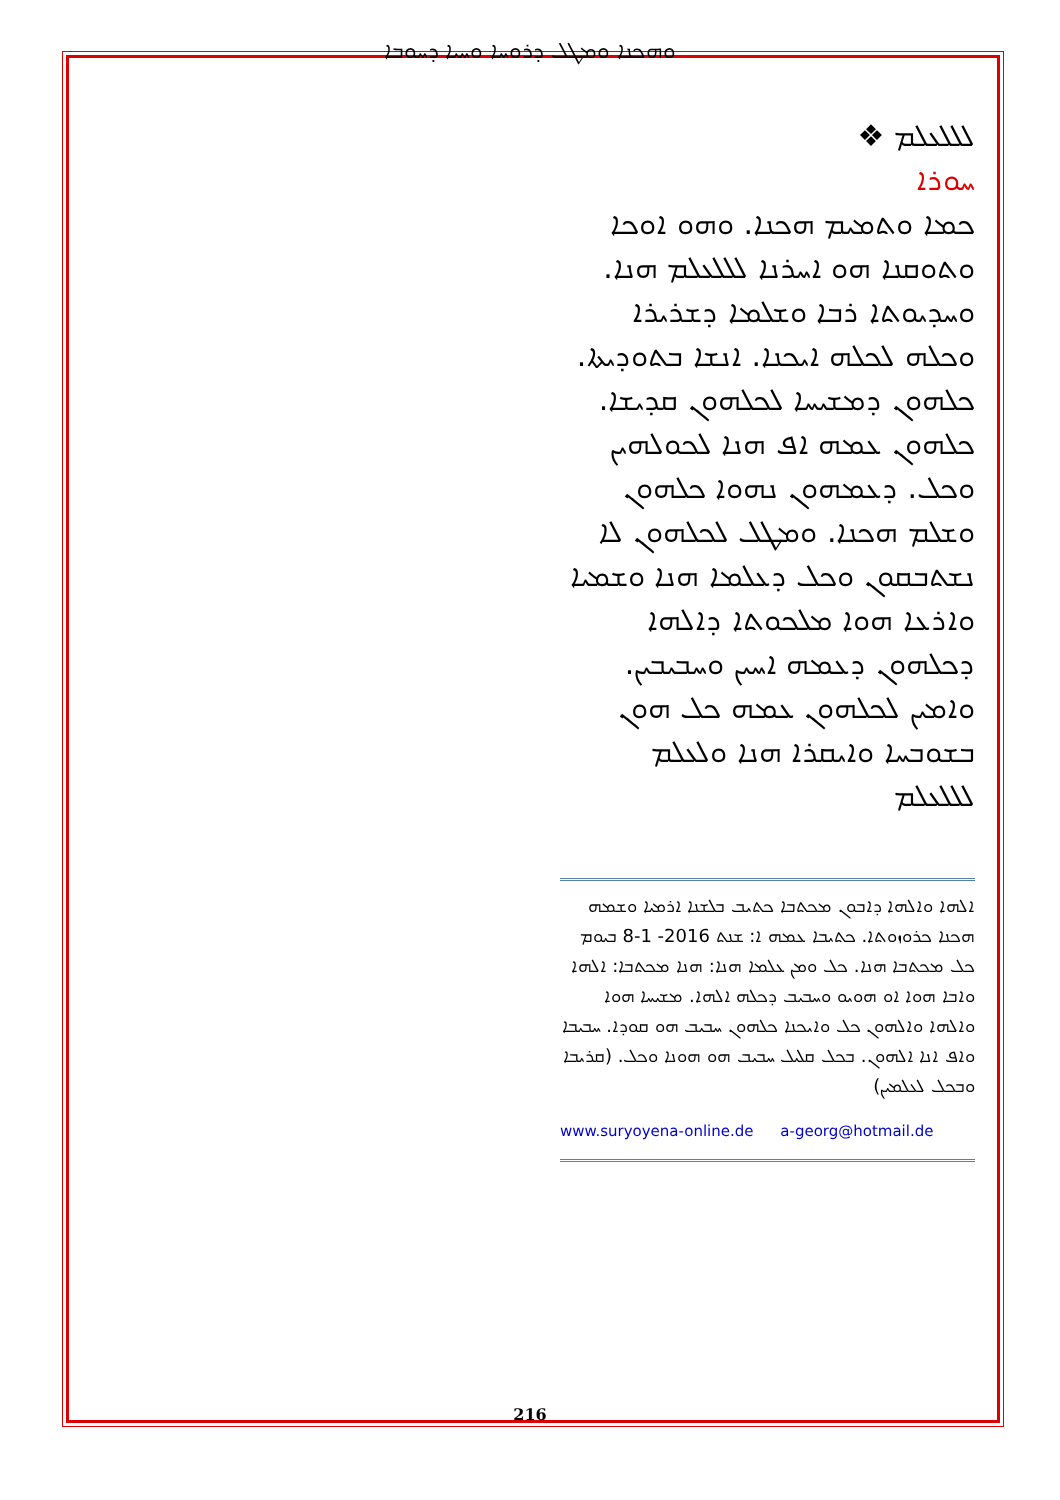ܘܗܟܢܐ ܘܡܛܠ ܕܪܘܚܐ ܘܚܝܐ ܕܚܘܒܐ
ܠܠܠܥܠܡ ❖
ܚܘܪܐ
ܟܡܐ ܘܬܡܝܡ ܗܟܢܐ. ܘܗܘ ܐܘܟܐ ܘܬܘܩܢܐ ܗܘ ܐܚܪܢܐ ܠܠܠܥܠܡ ܗܢܐ. ܘܚܕܝܘܬܐ ܪܒܐ ܘܫܠܡܐ ܕܫܪܝܪܐ ܘܟܠܗ ܠܟܠܗ ܐܝܟܢܐ. ܐܢܫܐ ܒܬܘܕܝܬܐ. ܟܠܗܘܢ ܕܡܫܝܚܐ ܠܟܠܗܘܢ ܩܕܝܫܐ. ܟܠܗܘܢ ܥܡܗ ܐܦ ܗܢܐ ܠܟܘܠܗܝܢ ܘܟܠ. ܕܥܡܗܘܢ ܢܗܘܐ ܟܠܗܘܢ ܘܫܠܡ ܗܟܢܐ. ܘܡܛܠ ܠܟܠܗܘܢ ܠܐ ܢܫܬܒܩܘܢ ܘܟܠ ܕܥܠܡܐ ܗܢܐ ܘܫܡܝܐ ܘܐܪܥܐ ܗܘܐ ܡܠܟܘܬܐ ܕܐܠܗܐ ܕܟܠܗܘܢ ܕܥܡܗ ܐܚܝܢ ܘܚܒܝܒܝܢ. ܘܐܡܝܢ ܠܟܠܗܘܢ ܥܡܗ ܟܠ ܗܘܢ ܒܫܘܒܚܐ ܘܐܝܩܪܐ ܗܢܐ ܘܠܥܠܡ
ܠܠܠܥܠܡ
ܐܠܗܐ ܘܐܠܗܐ ܕܐܒܘܢ ܡܟܬܒܐ ܟܬܝܒ ܒܠܫܢܐ ܐܪܡܝܐ ܘܫܡܗ ܗܟܢܐ ܟܪܘܙܘܬܐ. ܟܬܝܒܐ ܥܡܗ ܐ: ܫܢܬ 2016- 1-8 ܒܝܘܡ ܟܠ ܡܟܬܒܐ ܗܢܐ. ܟܠ ܘܡܢ ܥܠܡܐ ܗܢܐ: ܗܢܐ ܡܟܬܒܐ: ܐܠܗܐ ܘܐܒܐ ܗܘܐ ܐܘ ܗܘܝܘ ܘܚܒܝܒ ܕܟܠܗ ܐܠܗܐ. ܡܫܝܚܐ ܗܘܐ ܘܐܠܗܐ ܘܐܠܗܘܢ ܟܠ ܘܐܝܟܢܐ ܟܠܗܘܢ ܚܒܝܒ ܗܘ ܩܘܕܐ. ܚܒܝܒܐ ܘܐܦ ܐܢܐ ܐܠܗܘܢ. ܒܟܠ ܩܠܝܠ ܚܒܝܒ ܗܘ ܗܘܢܐ ܘܟܠ. (ܩܪܝܒܐ ܘܒܟܠ ܠܥܠܡܝܢ)
www.suryoyena-online.de a-georg@hotmail.de
216